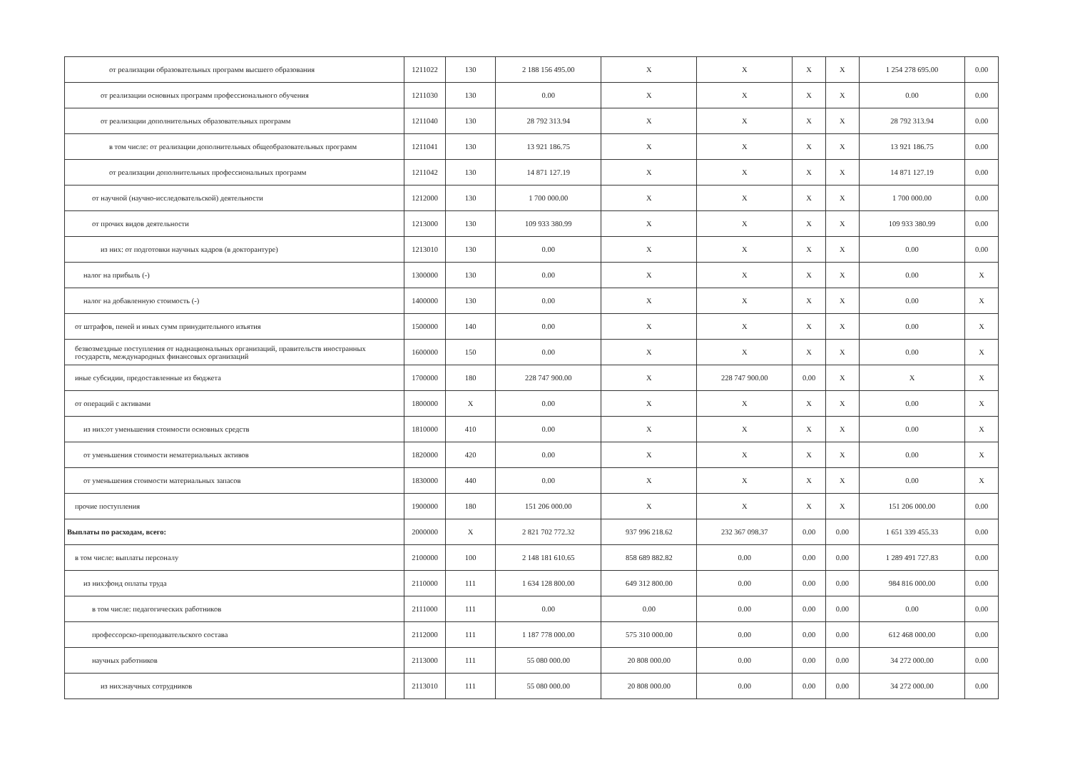| от реализации образовательных программ высшего образования | 1211022 | 130 | 2 188 156 495.00 | X | X | X | X | 1 254 278 695.00 | 0.00 |
| от реализации основных программ профессионального обучения | 1211030 | 130 | 0.00 | X | X | X | X | 0.00 | 0.00 |
| от реализации дополнительных образовательных программ | 1211040 | 130 | 28 792 313.94 | X | X | X | X | 28 792 313.94 | 0.00 |
| в том числе: от реализации дополнительных общеобразовательных программ | 1211041 | 130 | 13 921 186.75 | X | X | X | X | 13 921 186.75 | 0.00 |
| от реализации дополнительных профессиональных программ | 1211042 | 130 | 14 871 127.19 | X | X | X | X | 14 871 127.19 | 0.00 |
| от научной (научно-исследовательской) деятельности | 1212000 | 130 | 1 700 000.00 | X | X | X | X | 1 700 000.00 | 0.00 |
| от прочих видов деятельности | 1213000 | 130 | 109 933 380.99 | X | X | X | X | 109 933 380.99 | 0.00 |
| из них: от подготовки научных кадров (в докторантуре) | 1213010 | 130 | 0.00 | X | X | X | X | 0.00 | 0.00 |
| налог на прибыль (-) | 1300000 | 130 | 0.00 | X | X | X | X | 0.00 | X |
| налог на добавленную стоимость (-) | 1400000 | 130 | 0.00 | X | X | X | X | 0.00 | X |
| от штрафов, пеней и иных сумм принудительного изъятия | 1500000 | 140 | 0.00 | X | X | X | X | 0.00 | X |
| безвозмездные поступления от наднациональных организаций, правительств иностранных государств, международных финансовых организаций | 1600000 | 150 | 0.00 | X | X | X | X | 0.00 | X |
| иные субсидии, предоставленные из бюджета | 1700000 | 180 | 228 747 900.00 | X | 228 747 900.00 | 0.00 | X | X | X |
| от операций с активами | 1800000 | X | 0.00 | X | X | X | X | 0.00 | X |
| из них:от уменьшения стоимости основных средств | 1810000 | 410 | 0.00 | X | X | X | X | 0.00 | X |
| от уменьшения стоимости нематериальных активов | 1820000 | 420 | 0.00 | X | X | X | X | 0.00 | X |
| от уменьшения стоимости материальных запасов | 1830000 | 440 | 0.00 | X | X | X | X | 0.00 | X |
| прочие поступления | 1900000 | 180 | 151 206 000.00 | X | X | X | X | 151 206 000.00 | 0.00 |
| Выплаты по расходам, всего: | 2000000 | X | 2 821 702 772.32 | 937 996 218.62 | 232 367 098.37 | 0.00 | 0.00 | 1 651 339 455.33 | 0.00 |
| в том числе: выплаты персоналу | 2100000 | 100 | 2 148 181 610.65 | 858 689 882.82 | 0.00 | 0.00 | 0.00 | 1 289 491 727.83 | 0.00 |
| из них:фонд оплаты труда | 2110000 | 111 | 1 634 128 800.00 | 649 312 800.00 | 0.00 | 0.00 | 0.00 | 984 816 000.00 | 0.00 |
| в том числе: педагогических работников | 2111000 | 111 | 0.00 | 0.00 | 0.00 | 0.00 | 0.00 | 0.00 | 0.00 |
| профессорско-преподавательского состава | 2112000 | 111 | 1 187 778 000.00 | 575 310 000.00 | 0.00 | 0.00 | 0.00 | 612 468 000.00 | 0.00 |
| научных работников | 2113000 | 111 | 55 080 000.00 | 20 808 000.00 | 0.00 | 0.00 | 0.00 | 34 272 000.00 | 0.00 |
| из них:научных сотрудников | 2113010 | 111 | 55 080 000.00 | 20 808 000.00 | 0.00 | 0.00 | 0.00 | 34 272 000.00 | 0.00 |